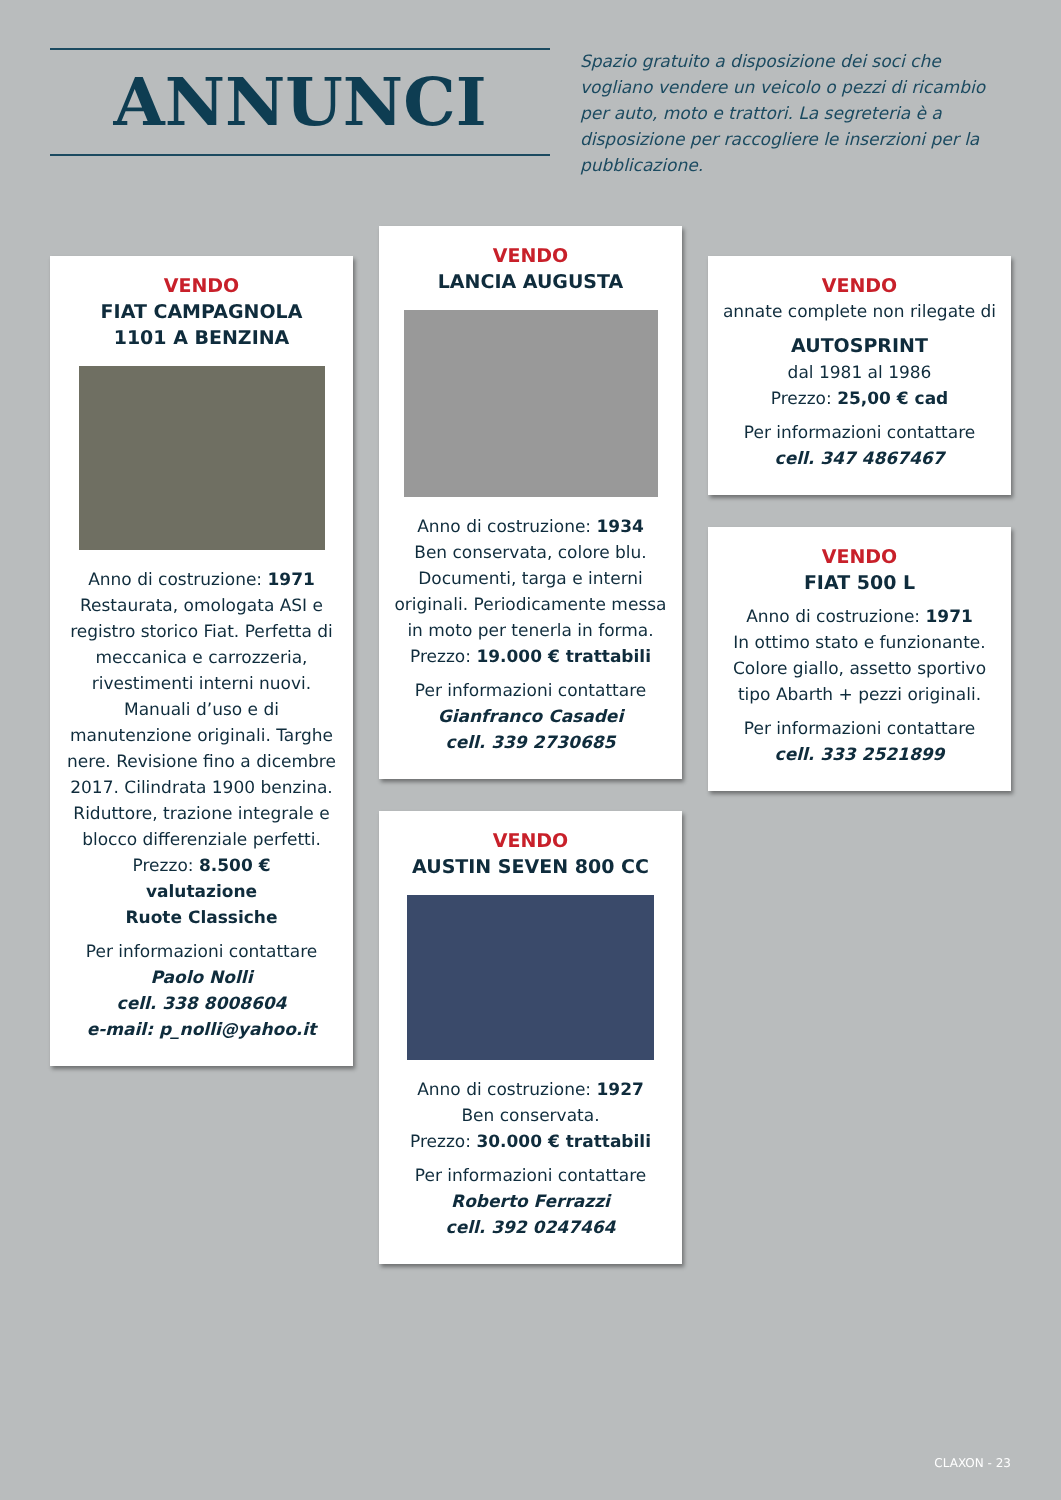ANNUNCI
Spazio gratuito a disposizione dei soci che vogliano vendere un veicolo o pezzi di ricambio per auto, moto e trattori. La segreteria è a disposizione per raccogliere le inserzioni per la pubblicazione.
VENDO
FIAT CAMPAGNOLA
1101 A BENZINA
Anno di costruzione: 1971
Restaurata, omologata ASI e registro storico Fiat. Perfetta di meccanica e carrozzeria, rivestimenti interni nuovi. Manuali d’uso e di manutenzione originali. Targhe nere. Revisione fino a dicembre 2017. Cilindrata 1900 benzina. Riduttore, trazione integrale e blocco differenziale perfetti.
Prezzo: 8.500 €
valutazione
Ruote Classiche
Per informazioni contattare
Paolo Nolli
cell. 338 8008604
e-mail: p_nolli@yahoo.it
VENDO
LANCIA AUGUSTA
Anno di costruzione: 1934
Ben conservata, colore blu. Documenti, targa e interni originali. Periodicamente messa in moto per tenerla in forma.
Prezzo: 19.000 € trattabili
Per informazioni contattare
Gianfranco Casadei
cell. 339 2730685
VENDO
AUSTIN SEVEN 800 CC
Anno di costruzione: 1927
Ben conservata.
Prezzo: 30.000 € trattabili
Per informazioni contattare
Roberto Ferrazzi
cell. 392 0247464
VENDO
annate complete non rilegate di
AUTOSPRINT
dal 1981 al 1986
Prezzo: 25,00 € cad
Per informazioni contattare
cell. 347 4867467
VENDO
FIAT 500 L
Anno di costruzione: 1971
In ottimo stato e funzionante. Colore giallo, assetto sportivo tipo Abarth + pezzi originali.
Per informazioni contattare
cell. 333 2521899
CLAXON - 23